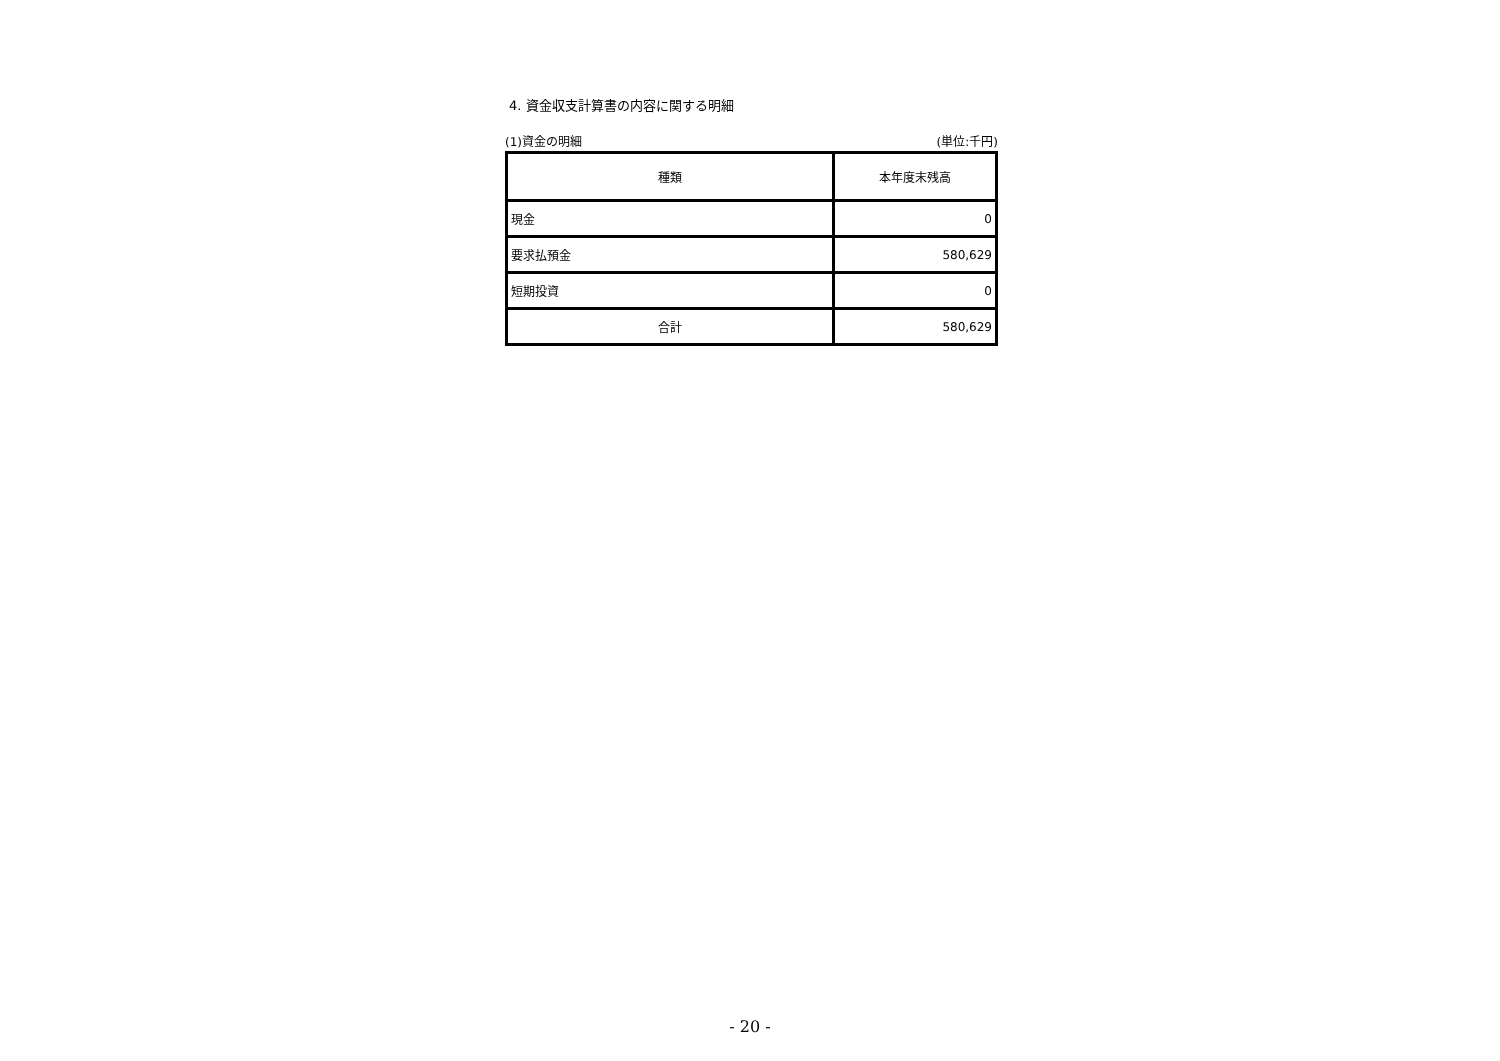4. 資金収支計算書の内容に関する明細
(1)資金の明細 (単位:千円)
| 種類 | 本年度末残高 |
| --- | --- |
| 現金 | 0 |
| 要求払預金 | 580,629 |
| 短期投資 | 0 |
| 合計 | 580,629 |
- 20 -